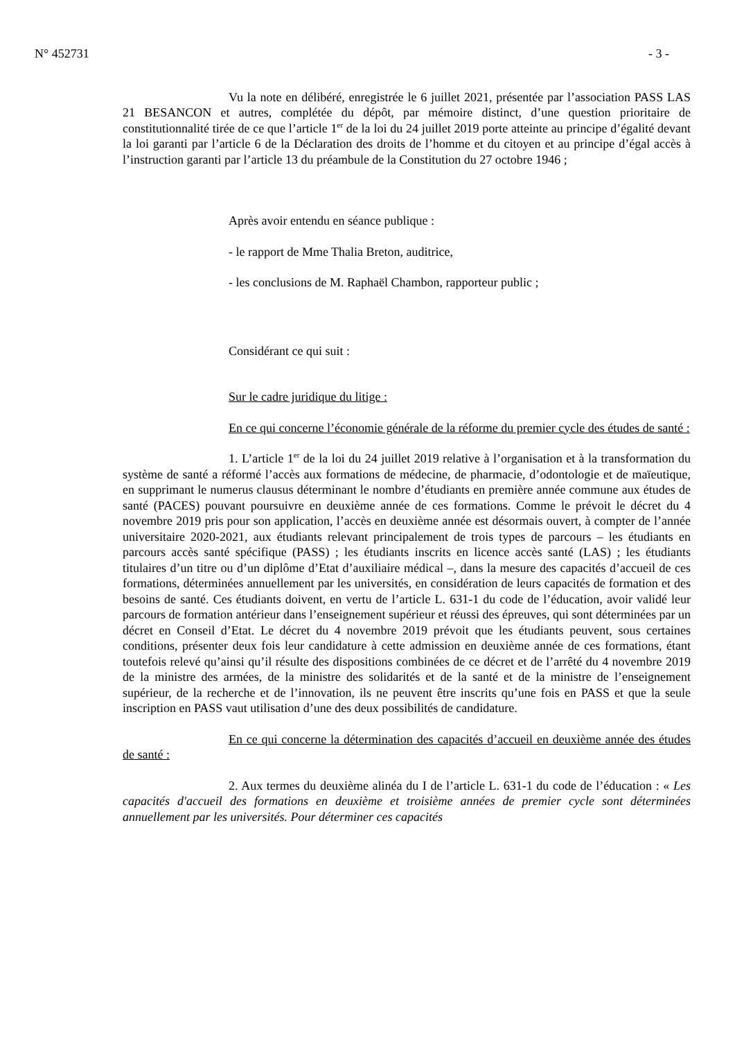N° 452731 - 3 -
Vu la note en délibéré, enregistrée le 6 juillet 2021, présentée par l’association PASS LAS 21 BESANCON et autres, complétée du dépôt, par mémoire distinct, d’une question prioritaire de constitutionnalité tirée de ce que l’article 1<sup>er</sup> de la loi du 24 juillet 2019 porte atteinte au principe d’égalité devant la loi garanti par l’article 6 de la Déclaration des droits de l’homme et du citoyen et au principe d’égal accès à l’instruction garanti par l’article 13 du préambule de la Constitution du 27 octobre 1946 ;
Après avoir entendu en séance publique :
- le rapport de Mme Thalia Breton, auditrice,
- les conclusions de M. Raphaël Chambon, rapporteur public ;
Considérant ce qui suit :
Sur le cadre juridique du litige :
En ce qui concerne l’économie générale de la réforme du premier cycle des études de santé :
1. L’article 1<sup>er</sup> de la loi du 24 juillet 2019 relative à l’organisation et à la transformation du système de santé a réformé l’accès aux formations de médecine, de pharmacie, d’odontologie et de maïeutique, en supprimant le numerus clausus déterminant le nombre d’étudiants en première année commune aux études de santé (PACES) pouvant poursuivre en deuxième année de ces formations. Comme le prévoit le décret du 4 novembre 2019 pris pour son application, l’accès en deuxième année est désormais ouvert, à compter de l’année universitaire 2020-2021, aux étudiants relevant principalement de trois types de parcours – les étudiants en parcours accès santé spécifique (PASS) ; les étudiants inscrits en licence accès santé (LAS) ; les étudiants titulaires d’un titre ou d’un diplôme d’Etat d’auxiliaire médical –, dans la mesure des capacités d’accueil de ces formations, déterminées annuellement par les universités, en considération de leurs capacités de formation et des besoins de santé. Ces étudiants doivent, en vertu de l’article L. 631-1 du code de l’éducation, avoir validé leur parcours de formation antérieur dans l’enseignement supérieur et réussi des épreuves, qui sont déterminées par un décret en Conseil d’Etat. Le décret du 4 novembre 2019 prévoit que les étudiants peuvent, sous certaines conditions, présenter deux fois leur candidature à cette admission en deuxième année de ces formations, étant toutefois relevé qu’ainsi qu’il résulte des dispositions combinées de ce décret et de l’arrêté du 4 novembre 2019 de la ministre des armées, de la ministre des solidarités et de la santé et de la ministre de l’enseignement supérieur, de la recherche et de l’innovation, ils ne peuvent être inscrits qu’une fois en PASS et que la seule inscription en PASS vaut utilisation d’une des deux possibilités de candidature.
En ce qui concerne la détermination des capacités d’accueil en deuxième année des études de santé :
2. Aux termes du deuxième alinéa du I de l’article L. 631-1 du code de l’éducation : « Les capacités d'accueil des formations en deuxième et troisième années de premier cycle sont déterminées annuellement par les universités. Pour déterminer ces capacités